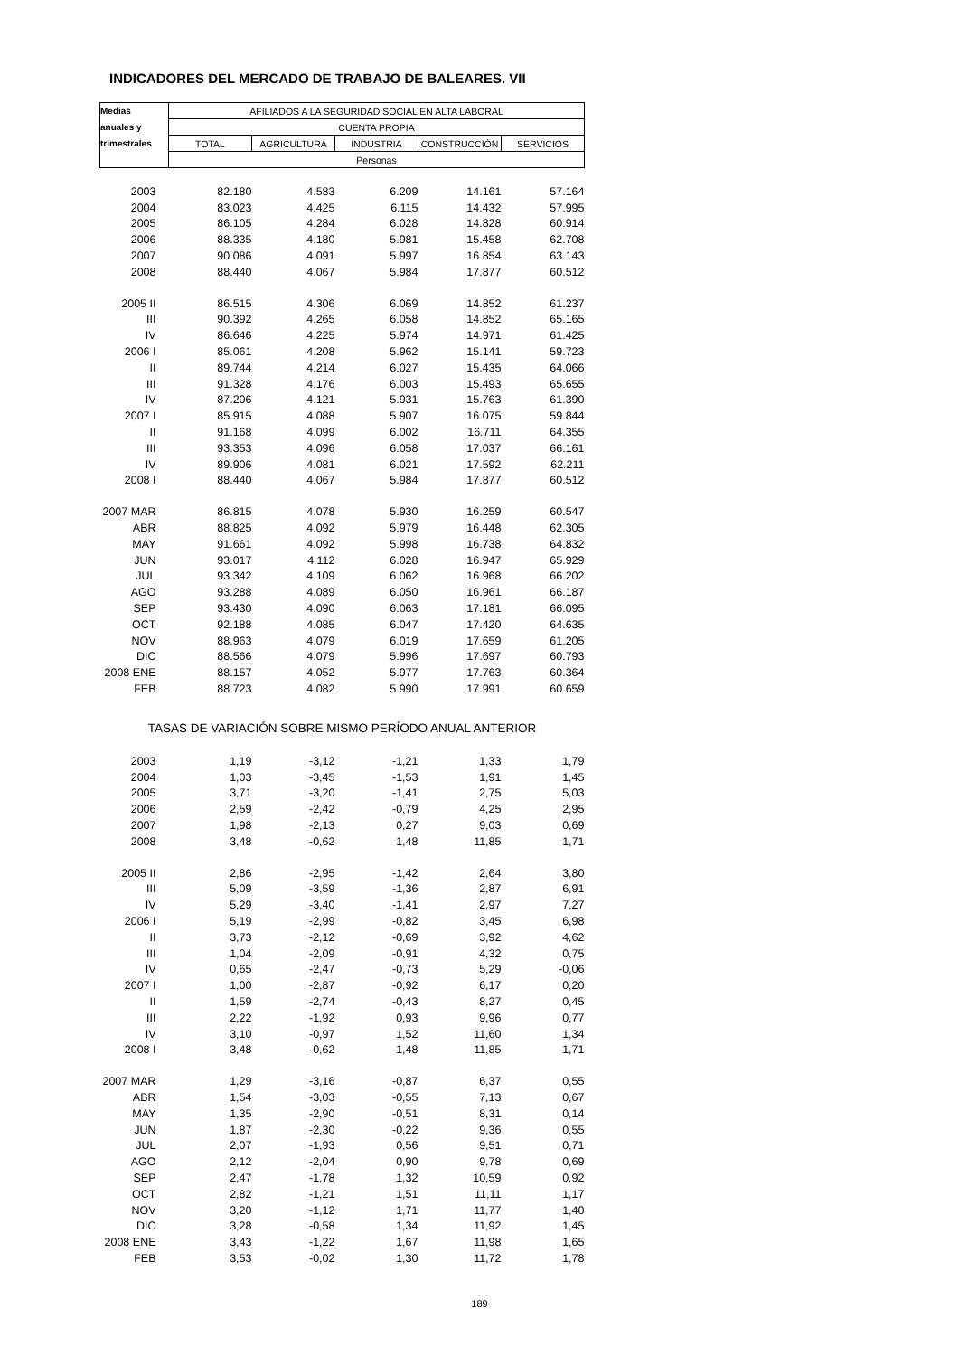INDICADORES DEL MERCADO DE TRABAJO DE BALEARES. VII
| Medias | AFILIADOS A LA SEGURIDAD SOCIAL EN ALTA LABORAL | | | | |
| --- | --- | --- | --- | --- | --- |
| anuales y | CUENTA PROPIA | | | | |
| trimestrales | TOTAL | AGRICULTURA | INDUSTRIA | CONSTRUCCIÓN | SERVICIOS |
| | Personas | | | | |
| 2003 | 82.180 | 4.583 | 6.209 | 14.161 | 57.164 |
| 2004 | 83.023 | 4.425 | 6.115 | 14.432 | 57.995 |
| 2005 | 86.105 | 4.284 | 6.028 | 14.828 | 60.914 |
| 2006 | 88.335 | 4.180 | 5.981 | 15.458 | 62.708 |
| 2007 | 90.086 | 4.091 | 5.997 | 16.854 | 63.143 |
| 2008 | 88.440 | 4.067 | 5.984 | 17.877 | 60.512 |
| 2005 II | 86.515 | 4.306 | 6.069 | 14.852 | 61.237 |
| III | 90.392 | 4.265 | 6.058 | 14.852 | 65.165 |
| IV | 86.646 | 4.225 | 5.974 | 14.971 | 61.425 |
| 2006 I | 85.061 | 4.208 | 5.962 | 15.141 | 59.723 |
| II | 89.744 | 4.214 | 6.027 | 15.435 | 64.066 |
| III | 91.328 | 4.176 | 6.003 | 15.493 | 65.655 |
| IV | 87.206 | 4.121 | 5.931 | 15.763 | 61.390 |
| 2007 I | 85.915 | 4.088 | 5.907 | 16.075 | 59.844 |
| II | 91.168 | 4.099 | 6.002 | 16.711 | 64.355 |
| III | 93.353 | 4.096 | 6.058 | 17.037 | 66.161 |
| IV | 89.906 | 4.081 | 6.021 | 17.592 | 62.211 |
| 2008 I | 88.440 | 4.067 | 5.984 | 17.877 | 60.512 |
| 2007 MAR | 86.815 | 4.078 | 5.930 | 16.259 | 60.547 |
| ABR | 88.825 | 4.092 | 5.979 | 16.448 | 62.305 |
| MAY | 91.661 | 4.092 | 5.998 | 16.738 | 64.832 |
| JUN | 93.017 | 4.112 | 6.028 | 16.947 | 65.929 |
| JUL | 93.342 | 4.109 | 6.062 | 16.968 | 66.202 |
| AGO | 93.288 | 4.089 | 6.050 | 16.961 | 66.187 |
| SEP | 93.430 | 4.090 | 6.063 | 17.181 | 66.095 |
| OCT | 92.188 | 4.085 | 6.047 | 17.420 | 64.635 |
| NOV | 88.963 | 4.079 | 6.019 | 17.659 | 61.205 |
| DIC | 88.566 | 4.079 | 5.996 | 17.697 | 60.793 |
| 2008 ENE | 88.157 | 4.052 | 5.977 | 17.763 | 60.364 |
| FEB | 88.723 | 4.082 | 5.990 | 17.991 | 60.659 |
| TASAS DE VARIACIÓN SOBRE MISMO PERÍODO ANUAL ANTERIOR | | | | | |
| 2003 | 1,19 | -3,12 | -1,21 | 1,33 | 1,79 |
| 2004 | 1,03 | -3,45 | -1,53 | 1,91 | 1,45 |
| 2005 | 3,71 | -3,20 | -1,41 | 2,75 | 5,03 |
| 2006 | 2,59 | -2,42 | -0,79 | 4,25 | 2,95 |
| 2007 | 1,98 | -2,13 | 0,27 | 9,03 | 0,69 |
| 2008 | 3,48 | -0,62 | 1,48 | 11,85 | 1,71 |
| 2005 II | 2,86 | -2,95 | -1,42 | 2,64 | 3,80 |
| III | 5,09 | -3,59 | -1,36 | 2,87 | 6,91 |
| IV | 5,29 | -3,40 | -1,41 | 2,97 | 7,27 |
| 2006 I | 5,19 | -2,99 | -0,82 | 3,45 | 6,98 |
| II | 3,73 | -2,12 | -0,69 | 3,92 | 4,62 |
| III | 1,04 | -2,09 | -0,91 | 4,32 | 0,75 |
| IV | 0,65 | -2,47 | -0,73 | 5,29 | -0,06 |
| 2007 I | 1,00 | -2,87 | -0,92 | 6,17 | 0,20 |
| II | 1,59 | -2,74 | -0,43 | 8,27 | 0,45 |
| III | 2,22 | -1,92 | 0,93 | 9,96 | 0,77 |
| IV | 3,10 | -0,97 | 1,52 | 11,60 | 1,34 |
| 2008 I | 3,48 | -0,62 | 1,48 | 11,85 | 1,71 |
| 2007 MAR | 1,29 | -3,16 | -0,87 | 6,37 | 0,55 |
| ABR | 1,54 | -3,03 | -0,55 | 7,13 | 0,67 |
| MAY | 1,35 | -2,90 | -0,51 | 8,31 | 0,14 |
| JUN | 1,87 | -2,30 | -0,22 | 9,36 | 0,55 |
| JUL | 2,07 | -1,93 | 0,56 | 9,51 | 0,71 |
| AGO | 2,12 | -2,04 | 0,90 | 9,78 | 0,69 |
| SEP | 2,47 | -1,78 | 1,32 | 10,59 | 0,92 |
| OCT | 2,82 | -1,21 | 1,51 | 11,11 | 1,17 |
| NOV | 3,20 | -1,12 | 1,71 | 11,77 | 1,40 |
| DIC | 3,28 | -0,58 | 1,34 | 11,92 | 1,45 |
| 2008 ENE | 3,43 | -1,22 | 1,67 | 11,98 | 1,65 |
| FEB | 3,53 | -0,02 | 1,30 | 11,72 | 1,78 |
189